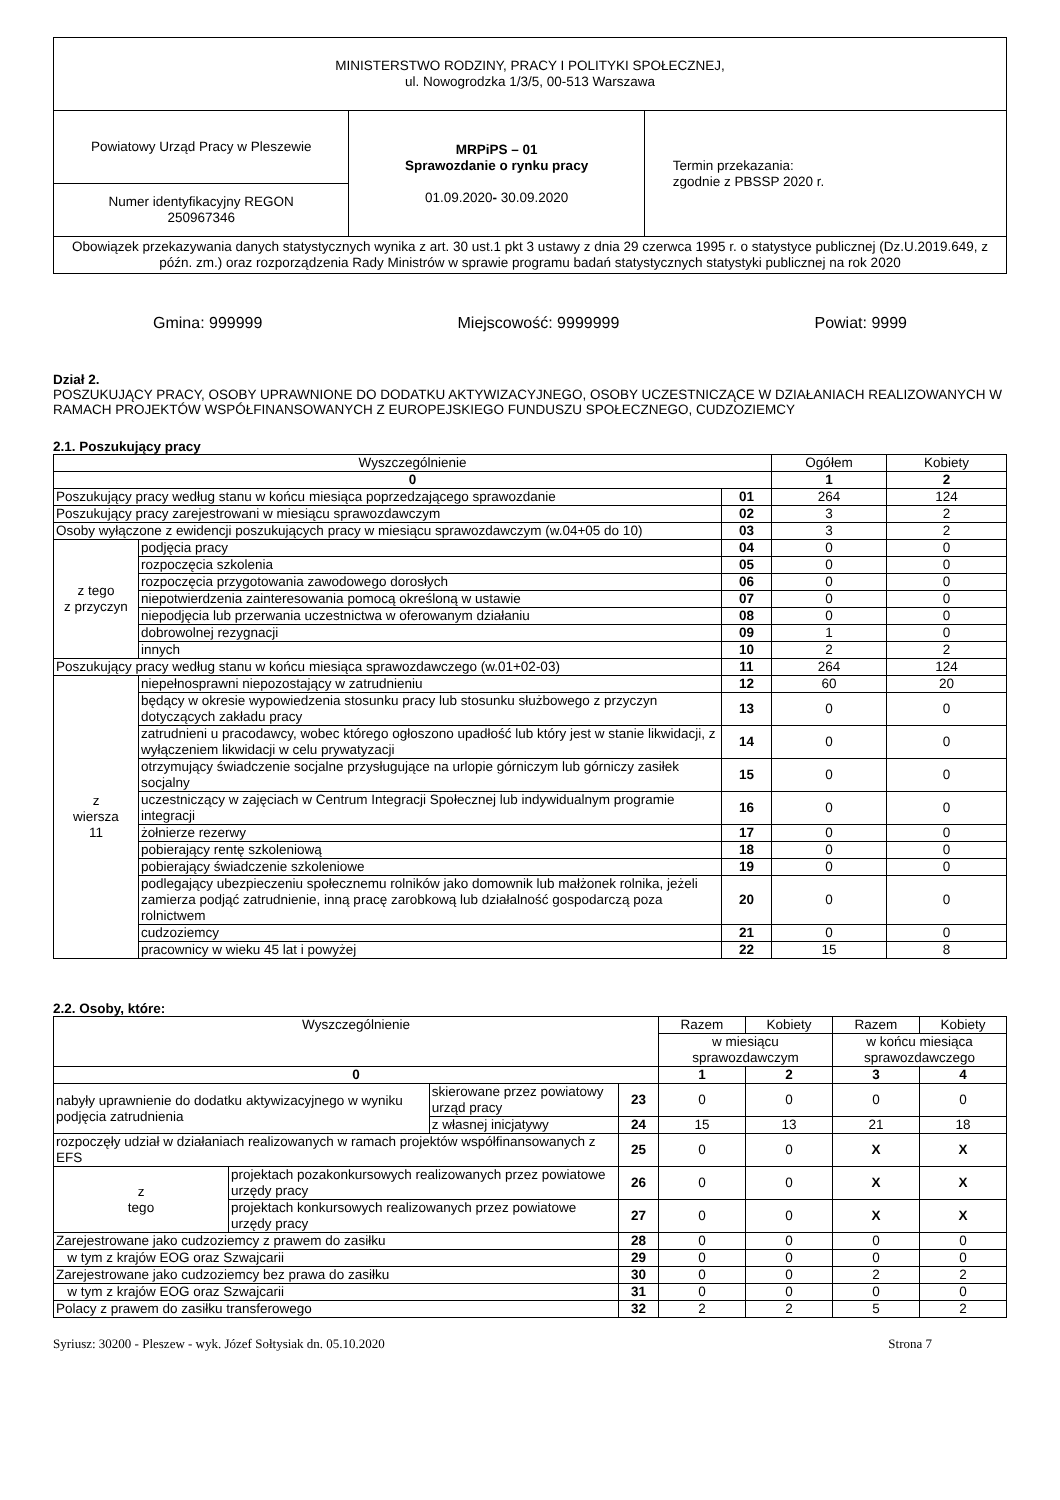| MINISTERSTWO RODZINY, PRACY I POLITYKI SPOŁECZNEJ, ul. Nowogrodzka 1/3/5, 00-513 Warszawa | | |
| Powiatowy Urząd Pracy w Pleszewie | MRPiPS – 01 Sprawozdanie o rynku pracy 01.09.2020 - 30.09.2020 | Termin przekazania: zgodnie z PBSSP 2020 r. |
| Numer identyfikacyjny REGON 250967346 | | |
| Obowiązek przekazywania danych statystycznych wynika z art. 30 ust.1 pkt 3 ustawy z dnia 29 czerwca 1995 r. o statystyce publicznej (Dz.U.2019.649, z późn. zm.) oraz rozporządzenia Rady Ministrów w sprawie programu badań statystycznych statystyki publicznej na rok 2020 | | |
Gmina: 999999 Miejscowość: 9999999 Powiat: 9999
Dział 2.
POSZUKUJĄCY PRACY, OSOBY UPRAWNIONE DO DODATKU AKTYWIZACYJNEGO, OSOBY UCZESTNICZĄCE W DZIAŁANIACH REALIZOWANYCH W RAMACH PROJEKTÓW WSPÓŁFINANSOWANYCH Z EUROPEJSKIEGO FUNDUSZU SPOŁECZNEGO, CUDZOZIEMCY
2.1. Poszukujący pracy
| Wyszczególnienie | | | Ogółem | Kobiety |
| --- | --- | --- | --- | --- |
| 0 | | | 1 | 2 |
| Poszukujący pracy według stanu w końcu miesiąca poprzedzającego sprawozdanie | | 01 | 264 | 124 |
| Poszukujący pracy zarejestrowani w miesiącu sprawozdawczym | | 02 | 3 | 2 |
| Osoby wyłączone z ewidencji poszukujących pracy w miesiącu sprawozdawczym (w.04+05 do 10) | | 03 | 3 | 2 |
| z tego z przyczyn | podjęcia pracy | 04 | 0 | 0 |
| | rozpoczęcia szkolenia | 05 | 0 | 0 |
| | rozpoczęcia przygotowania zawodowego dorosłych | 06 | 0 | 0 |
| | niepotwierdzenia zainteresowania pomocą określoną w ustawie | 07 | 0 | 0 |
| | niepodjęcia lub przerwania uczestnictwa w oferowanym działaniu | 08 | 0 | 0 |
| | dobrowolnej rezygnacji | 09 | 1 | 0 |
| | innych | 10 | 2 | 2 |
| Poszukujący pracy według stanu w końcu miesiąca sprawozdawczego (w.01+02-03) | | 11 | 264 | 124 |
| z wiersza 11 | niepełnosprawni niepozostający w zatrudnieniu | 12 | 60 | 20 |
| | będący w okresie wypowiedzenia stosunku pracy lub stosunku służbowego z przyczyn dotyczących zakładu pracy | 13 | 0 | 0 |
| | zatrudnieni u pracodawcy, wobec którego ogłoszono upadłość lub który jest w stanie likwidacji, z wyłączeniem likwidacji w celu prywatyzacji | 14 | 0 | 0 |
| | otrzymujący świadczenie socjalne przysługujące na urlopie górniczym lub górniczy zasiłek socjalny | 15 | 0 | 0 |
| | uczestniczący w zajęciach w Centrum Integracji Społecznej lub indywidualnym programie integracji | 16 | 0 | 0 |
| | żołnierze rezerwy | 17 | 0 | 0 |
| | pobierający rentę szkoleniową | 18 | 0 | 0 |
| | pobierający świadczenie szkoleniowe | 19 | 0 | 0 |
| | podlegający ubezpieczeniu społecznemu rolników jako domownik lub małżonek rolnika, jeżeli zamierza podjąć zatrudnienie, inną pracę zarobkową lub działalność gospodarczą poza rolnictwem | 20 | 0 | 0 |
| | cudzoziemcy | 21 | 0 | 0 |
| | pracownicy w wieku 45 lat i powyżej | 22 | 15 | 8 |
2.2. Osoby, które:
| Wyszczególnienie | | | | Razem | Kobiety | Razem | Kobiety |
| --- | --- | --- | --- | --- | --- | --- | --- |
| | | | | w miesiącu sprawozdawczym | | w końcu miesiąca sprawozdawczego | |
| 0 | | | | 1 | 2 | 3 | 4 |
| nabyły uprawnienie do dodatku aktywizacyjnego w wyniku podjęcia zatrudnienia | | skierowane przez powiatowy urząd pracy | 23 | 0 | 0 | 0 | 0 |
| | | z własnej inicjatywy | 24 | 15 | 13 | 21 | 18 |
| rozpoczęły udział w działaniach realizowanych w ramach projektów współfinansowanych z EFS | | | 25 | 0 | 0 | X | X |
| z tego | projektach pozakonkursowych realizowanych przez powiatowe urzędy pracy | | 26 | 0 | 0 | X | X |
| | projektach konkursowych realizowanych przez powiatowe urzędy pracy | | 27 | 0 | 0 | X | X |
| Zarejestrowane jako cudzoziemcy z prawem do zasiłku | | | 28 | 0 | 0 | 0 | 0 |
| w tym z krajów EOG oraz Szwajcarii | | | 29 | 0 | 0 | 0 | 0 |
| Zarejestrowane jako cudzoziemcy bez prawa do zasiłku | | | 30 | 0 | 0 | 2 | 2 |
| w tym z krajów EOG oraz Szwajcarii | | | 31 | 0 | 0 | 0 | 0 |
| Polacy z prawem do zasiłku transferowego | | | 32 | 2 | 2 | 5 | 2 |
Syriusz: 30200 - Pleszew - wyk. Józef Sołtysiak dn. 05.10.2020 Strona 7